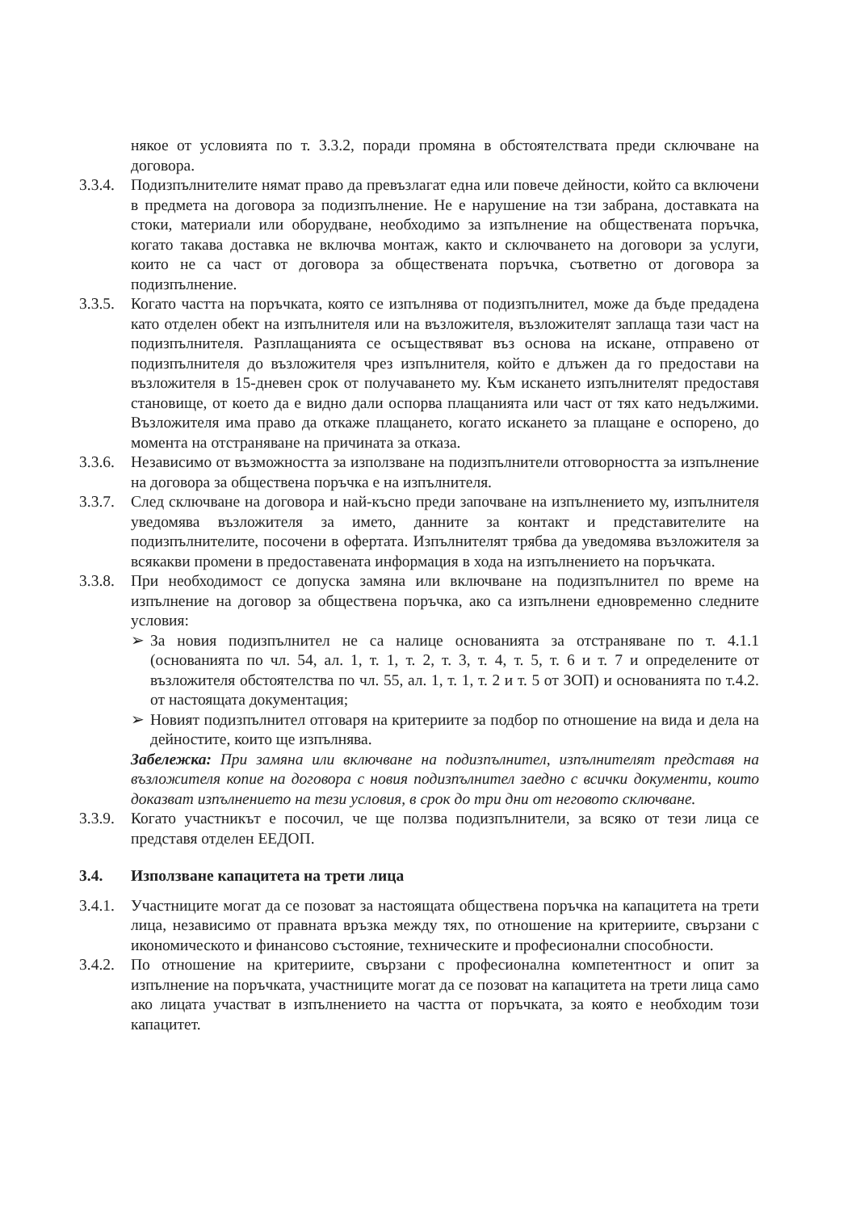някое от условията по т. 3.3.2, поради промяна в обстоятелствата преди сключване на договора.
3.3.4.
Подизпълнителите нямат право да превъзлагат една или повече дейности, който са включени в предмета на договора за подизпълнение. Не е нарушение на тзи забрана, доставката на стоки, материали или оборудване, необходимо за изпълнение на обществената поръчка, когато такава доставка не включва монтаж, както и сключването на договори за услуги, които не са част от договора за обществената поръчка, съответно от договора за подизпълнение.
3.3.5.
Когато частта на поръчката, която се изпълнява от подизпълнител, може да бъде предадена като отделен обект на изпълнителя или на възложителя, възложителят заплаща тази част на подизпълнителя. Разплащанията се осъществяват въз основа на искане, отправено от подизпълнителя до възложителя чрез изпълнителя, който е длъжен да го предостави на възложителя в 15-дневен срок от получаването му. Към искането изпълнителят предоставя становище, от което да е видно дали оспорва плащанията или част от тях като недължими. Възложителя има право да откаже плащането, когато искането за плащане е оспорено, до момента на отстраняване на причината за отказа.
3.3.6.
Независимо от възможността за използване на подизпълнители отговорността за изпълнение на договора за обществена поръчка е на изпълнителя.
3.3.7.
След сключване на договора и най-късно преди започване на изпълнението му, изпълнителя уведомява възложителя за името, данните за контакт и представителите на подизпълнителите, посочени в офертата. Изпълнителят трябва да уведомява възложителя за всякакви промени в предоставената информация в хода на изпълнението на поръчката.
3.3.8.
При необходимост се допуска замяна или включване на подизпълнител по време на изпълнение на договор за обществена поръчка, ако са изпълнени едновременно следните условия:
➢ За новия подизпълнител не са налице основанията за отстраняване по т. 4.1.1 (основанията по чл. 54, ал. 1, т. 1, т. 2, т. 3, т. 4, т. 5, т. 6 и т. 7 и определените от възложителя обстоятелства по чл. 55, ал. 1, т. 1, т. 2 и т. 5 от ЗОП) и основанията по т.4.2. от настоящата документация;
➢ Новият подизпълнител отговаря на критериите за подбор по отношение на вида и дела на дейностите, които ще изпълнява.
Забележка: При замяна или включване на подизпълнител, изпълнителят представя на възложителя копие на договора с новия подизпълнител заедно с всички документи, които доказват изпълнението на тези условия, в срок до три дни от неговото сключване.
3.3.9.
Когато участникът е посочил, че ще ползва подизпълнители, за всяко от тези лица се представя отделен ЕЕДОП.
3.4. Използване капацитета на трети лица
3.4.1.
Участниците могат да се позоват за настоящата обществена поръчка на капацитета на трети лица, независимо от правната връзка между тях, по отношение на критериите, свързани с икономическото и финансово състояние, техническите и професионални способности.
3.4.2.
По отношение на критериите, свързани с професионална компетентност и опит за изпълнение на поръчката, участниците могат да се позоват на капацитета на трети лица само ако лицата участват в изпълнението на частта от поръчката, за която е необходим този капацитет.